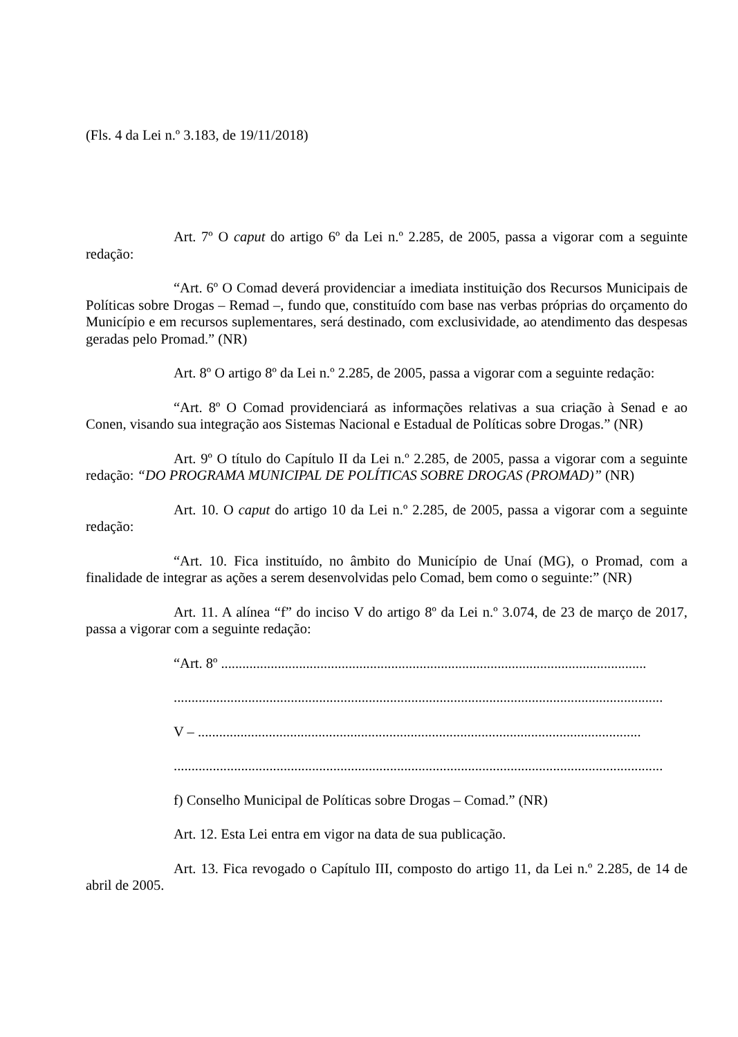(Fls. 4 da Lei n.º 3.183, de 19/11/2018)
Art. 7º O caput do artigo 6º da Lei n.º 2.285, de 2005, passa a vigorar com a seguinte redação:
“Art. 6º O Comad deverá providenciar a imediata instituição dos Recursos Municipais de Políticas sobre Drogas – Remad –, fundo que, constituído com base nas verbas próprias do orçamento do Município e em recursos suplementares, será destinado, com exclusividade, ao atendimento das despesas geradas pelo Promad.” (NR)
Art. 8º O artigo 8º da Lei n.º 2.285, de 2005, passa a vigorar com a seguinte redação:
“Art. 8º O Comad providenciará as informações relativas a sua criação à Senad e ao Conen, visando sua integração aos Sistemas Nacional e Estadual de Políticas sobre Drogas.” (NR)
Art. 9º O título do Capítulo II da Lei n.º 2.285, de 2005, passa a vigorar com a seguinte redação: “DO PROGRAMA MUNICIPAL DE POLÍTICAS SOBRE DROGAS (PROMAD)” (NR)
Art. 10. O caput do artigo 10 da Lei n.º 2.285, de 2005, passa a vigorar com a seguinte redação:
“Art. 10. Fica instituído, no âmbito do Município de Unaí (MG), o Promad, com a finalidade de integrar as ações a serem desenvolvidas pelo Comad, bem como o seguinte:” (NR)
Art. 11. A alínea “f” do inciso V do artigo 8º da Lei n.º 3.074, de 23 de março de 2017, passa a vigorar com a seguinte redação:
“Art. 8º ........................................................................................................................
..........................................................................................................................................
V – .............................................................................................................................
..........................................................................................................................................
f) Conselho Municipal de Políticas sobre Drogas – Comad.” (NR)
Art. 12. Esta Lei entra em vigor na data de sua publicação.
Art. 13. Fica revogado o Capítulo III, composto do artigo 11, da Lei n.º 2.285, de 14 de abril de 2005.